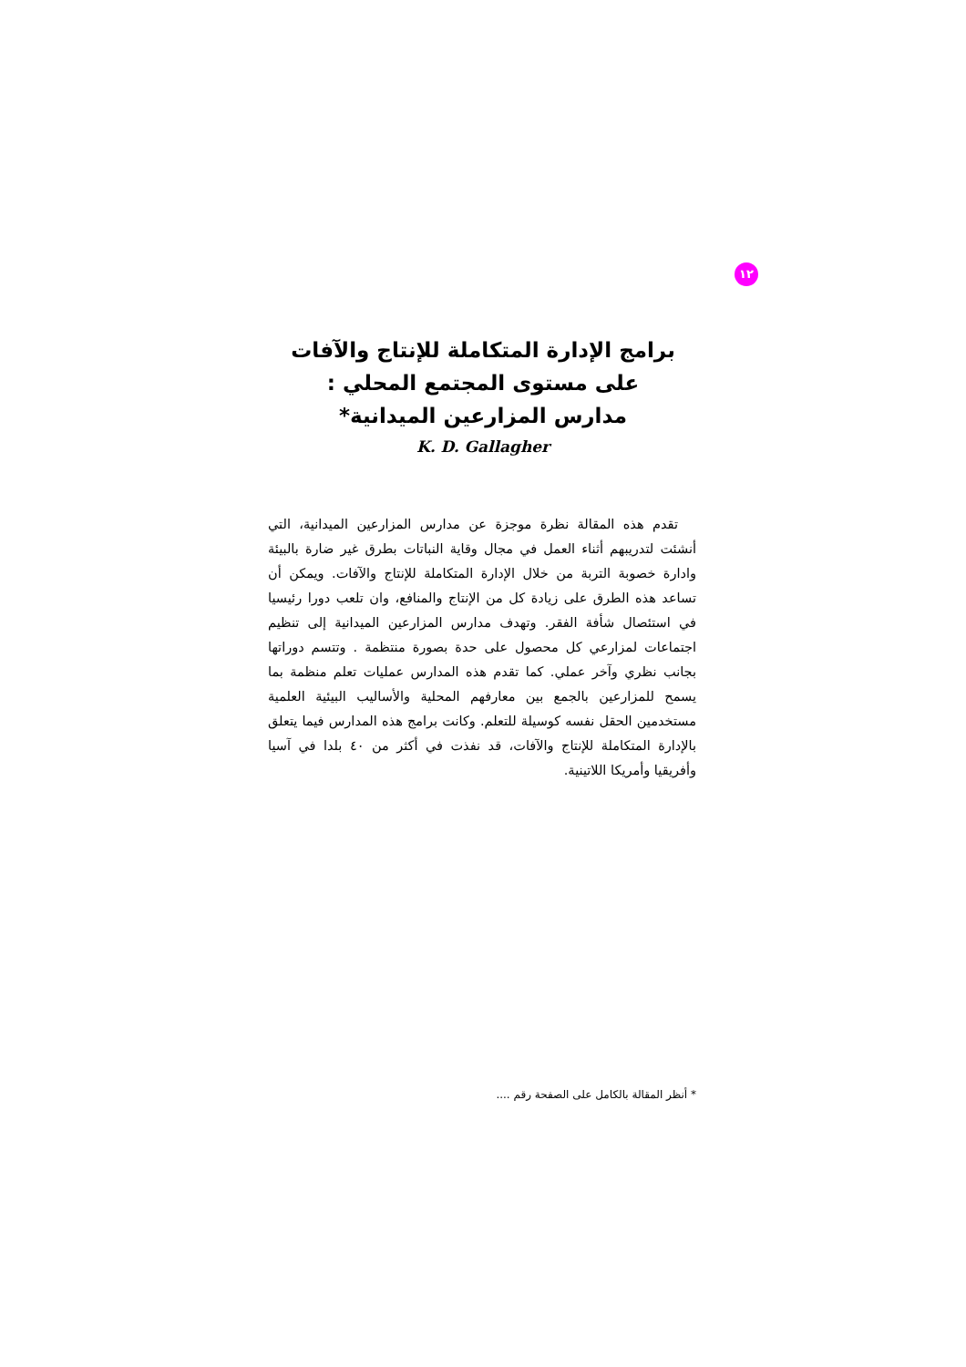١٢
برامج الإدارة المتكاملة للإنتاج والآفات
على مستوى المجتمع المحلي :
مدارس المزارعين الميدانية*
K. D. Gallagher
تقدم هذه المقالة نظرة موجزة عن مدارس المزارعين الميدانية، التي أنشئت لتدريبهم أثناء العمل في مجال وقاية النباتات بطرق غير ضارة بالبيئة وادارة خصوبة التربة من خلال الإدارة المتكاملة للإنتاج والآفات. ويمكن أن تساعد هذه الطرق على زيادة كل من الإنتاج والمنافع، وان تلعب دورا رئيسيا في استئصال شأفة الفقر. وتهدف مدارس المزارعين الميدانية إلى تنظيم اجتماعات لمزارعي كل محصول على حدة بصورة منتظمة . وتتسم دوراتها بجانب نظري وآخر عملي. كما تقدم هذه المدارس عمليات تعلم منظمة بما يسمح للمزارعين بالجمع بين معارفهم المحلية والأساليب البيئية العلمية مستخدمين الحقل نفسه كوسيلة للتعلم. وكانت برامج هذه المدارس فيما يتعلق بالإدارة المتكاملة للإنتاج والآفات، قد نفذت في أكثر من ٤٠ بلدا في آسيا وأفريقيا وأمريكا اللاتينية.
* أنظر المقالة بالكامل على الصفحة رقم ....